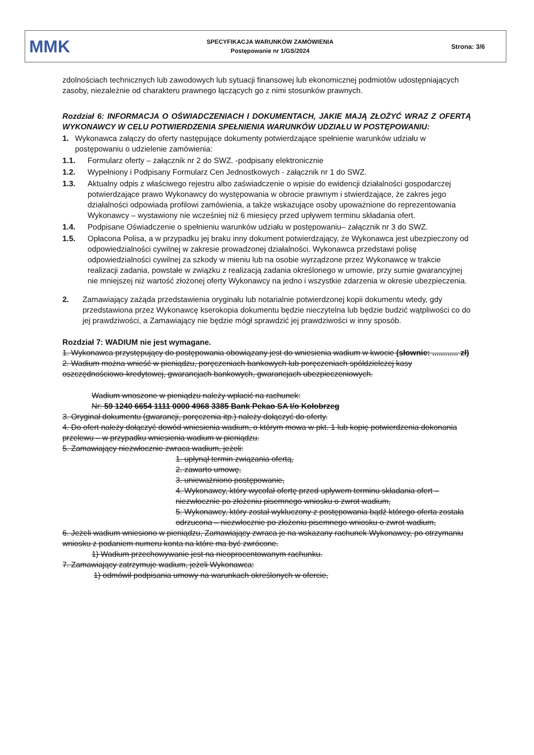MMK
SPECYFIKACJA WARUNKÓW ZAMÓWIENIA
Postępowanie nr 1/GS/2024
Strona: 3/6
zdolnościach technicznych lub zawodowych lub sytuacji finansowej lub ekonomicznej podmiotów udostępniających zasoby, niezależnie od charakteru prawnego łączących go z nimi stosunków prawnych.
Rozdział 6: INFORMACJA O OŚWIADCZENIACH I DOKUMENTACH, JAKIE MAJĄ ZŁOŻYĆ WRAZ Z OFERTĄ WYKONAWCY W CELU POTWIERDZENIA SPEŁNIENIA WARUNKÓW UDZIAŁU W POSTĘPOWANIU:
1. Wykonawca załączy do oferty następujące dokumenty potwierdzające spełnienie warunków udziału w postępowaniu o udzielenie zamówienia:
1.1. Formularz oferty – załącznik nr 2 do SWZ. -podpisany elektronicznie
1.2. Wypełniony i Podpisany Formularz Cen Jednostkowych - załącznik nr 1 do SWZ.
1.3. Aktualny odpis z właściwego rejestru albo zaświadczenie o wpisie do ewidencji działalności gospodarczej potwierdzające prawo Wykonawcy do występowania w obrocie prawnym i stwierdzające, że zakres jego działalności odpowiada profilowi zamówienia, a także wskazujące osoby upoważnione do reprezentowania Wykonawcy – wystawiony nie wcześniej niż 6 miesięcy przed upływem terminu składania ofert.
1.4. Podpisane Oświadczenie o spełnieniu warunków udziału w postępowaniu– załącznik nr 3 do SWZ.
1.5. Opłacona Polisa, a w przypadku jej braku inny dokument potwierdzający, że Wykonawca jest ubezpieczony od odpowiedzialności cywilnej w zakresie prowadzonej działalności. Wykonawca przedstawi polisę odpowiedzialności cywilnej za szkody w mieniu lub na osobie wyrządzone przez Wykonawcę w trakcie realizacji zadania, powstałe w związku z realizacją zadania określonego w umowie, przy sumie gwarancyjnej nie mniejszej niż wartość złożonej oferty Wykonawcy na jedno i wszystkie zdarzenia w okresie ubezpieczenia.
2. Zamawiający zażąda przedstawienia oryginału lub notarialnie potwierdzonej kopii dokumentu wtedy, gdy przedstawiona przez Wykonawcę kserokopia dokumentu będzie nieczytelna lub będzie budzić wątpliwości co do jej prawdziwości, a Zamawiający nie będzie mógł sprawdzić jej prawdziwości w inny sposób.
Rozdział 7: WADIUM nie jest wymagane.
1. Wykonawca przystępujący do postępowania obowiązany jest do wniesienia wadium w kwocie (słownie: ............ zł)
2. Wadium można wnieść w pieniądzu, poręczeniach bankowych lub poręczeniach spółdzielczej kasy oszczędnościowo-kredytowej, gwarancjach bankowych, gwarancjach ubezpieczeniowych.
Wadium wnoszone w pieniądzu należy wpłacić na rachunek:
Nr: 59 1240 6654 1111 0000 4968 3385 Bank Pekao SA I/o Kołobrzeg
3. Oryginał dokumentu (gwarancji, poręczenia itp.) należy dołączyć do oferty.
4. Do ofert należy dołączyć dowód wniesienia wadium, o którym mowa w pkt. 1 lub kopię potwierdzenia dokonania przelewu – w przypadku wniesienia wadium w pieniądzu.
5. Zamawiający niezwłocznie zwraca wadium, jeżeli:
1. upłynął termin związania ofertą,
2. zawarto umowę,
3. unieważniono postępowanie,
4. Wykonawcy, który wycofał ofertę przed upływem terminu składania ofert – niezwłocznie po złożeniu pisemnego wniosku o zwrot wadium,
5. Wykonawcy, który został wykluczony z postępowania bądź którego oferta została odrzucona – niezwłocznie po złożeniu pisemnego wniosku o zwrot wadium,
6. Jeżeli wadium wniesiono w pieniądzu, Zamawiający zwraca je na wskazany rachunek Wykonawcy, po otrzymaniu wniosku z podaniem numeru konta na które ma być zwrócone.
1) Wadium przechowywanie jest na nieoprocentowanym rachunku.
7. Zamawiający zatrzymuje wadium, jeżeli Wykonawca:
1) odmówił podpisania umowy na warunkach określonych w ofercie,